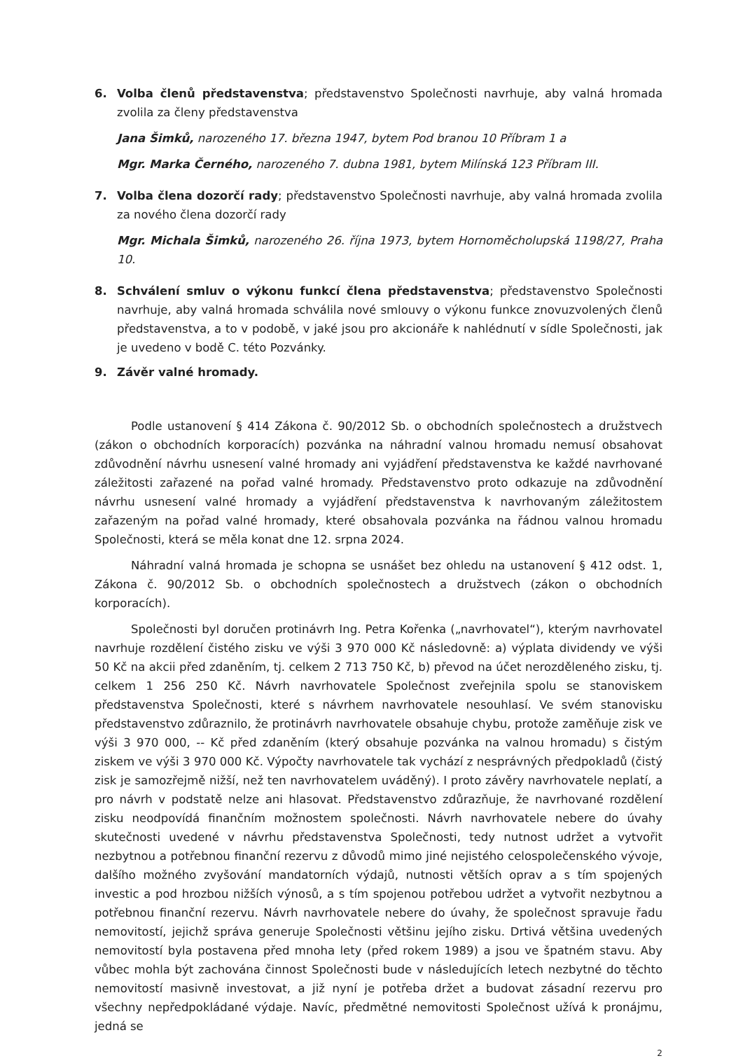6. Volba členů představenstva; představenstvo Společnosti navrhuje, aby valná hromada zvolila za členy představenstva
Jana Šimků, narozeného 17. března 1947, bytem Pod branou 10 Příbram 1 a
Mgr. Marka Černého, narozeného 7. dubna 1981, bytem Milínská 123 Příbram III.
7. Volba člena dozorčí rady; představenstvo Společnosti navrhuje, aby valná hromada zvolila za nového člena dozorčí rady
Mgr. Michala Šimků, narozeného 26. října 1973, bytem Hornoměcholupská 1198/27, Praha 10.
8. Schválení smluv o výkonu funkcí člena představenstva; představenstvo Společnosti navrhuje, aby valná hromada schválila nové smlouvy o výkonu funkce znovuzvolených členů představenstva, a to v podobě, v jaké jsou pro akcionáře k nahlédnutí v sídle Společnosti, jak je uvedeno v bodě C. této Pozvánky.
9. Závěr valné hromady.
Podle ustanovení § 414 Zákona č. 90/2012 Sb. o obchodních společnostech a družstvech (zákon o obchodních korporacích) pozvánka na náhradní valnou hromadu nemusí obsahovat zdůvodnění návrhu usnesení valné hromady ani vyjádření představenstva ke každé navrhované záležitosti zařazené na pořad valné hromady. Představenstvo proto odkazuje na zdůvodnění návrhu usnesení valné hromady a vyjádření představenstva k navrhovaným záležitostem zařazeným na pořad valné hromady, které obsahovala pozvánka na řádnou valnou hromadu Společnosti, která se měla konat dne 12. srpna 2024.
Náhradní valná hromada je schopna se usnášet bez ohledu na ustanovení § 412 odst. 1, Zákona č. 90/2012 Sb. o obchodních společnostech a družstvech (zákon o obchodních korporacích).
Společnosti byl doručen protinávrh Ing. Petra Kořenka („navrhovatel“), kterým navrhovatel navrhuje rozdělení čistého zisku ve výši 3 970 000 Kč následovně: a) výplata dividendy ve výši 50 Kč na akcii před zdaněním, tj. celkem 2 713 750 Kč, b) převod na účet nerozděleného zisku, tj. celkem 1 256 250 Kč. Návrh navrhovatele Společnost zveřejnila spolu se stanoviskem představenstva Společnosti, které s návrhem navrhovatele nesouhlasí. Ve svém stanovisku představenstvo zdůraznilo, že protinávrh navrhovatele obsahuje chybu, protože zaměňuje zisk ve výši 3 970 000, -- Kč před zdaněním (který obsahuje pozvánka na valnou hromadu) s čistým ziskem ve výši 3 970 000 Kč. Výpočty navrhovatele tak vychází z nesprávných předpokladů (čistý zisk je samozřejmě nižší, než ten navrhovatelem uváděný). I proto závěry navrhovatele neplatí, a pro návrh v podstatě nelze ani hlasovat. Představenstvo zdůrazňuje, že navrhované rozdělení zisku neodpovídá finančním možnostem společnosti. Návrh navrhovatele nebere do úvahy skutečnosti uvedené v návrhu představenstva Společnosti, tedy nutnost udržet a vytvořit nezbytnou a potřebnou finanční rezervu z důvodů mimo jiné nejistého celospolečenského vývoje, dalšího možného zvyšování mandatorních výdajů, nutnosti větších oprav a s tím spojených investic a pod hrozbou nižších výnosů, a s tím spojenou potřebou udržet a vytvořit nezbytnou a potřebnou finanční rezervu. Návrh navrhovatele nebere do úvahy, že společnost spravuje řadu nemovitostí, jejichž správa generuje Společnosti většinu jejího zisku. Drtivá většina uvedených nemovitostí byla postavena před mnoha lety (před rokem 1989) a jsou ve špatném stavu. Aby vůbec mohla být zachována činnost Společnosti bude v následujících letech nezbytné do těchto nemovitostí masivně investovat, a již nyní je potřeba držet a budovat zásadní rezervu pro všechny nepředpokládané výdaje. Navíc, předmětné nemovitosti Společnost užívá k pronájmu, jedná se
2